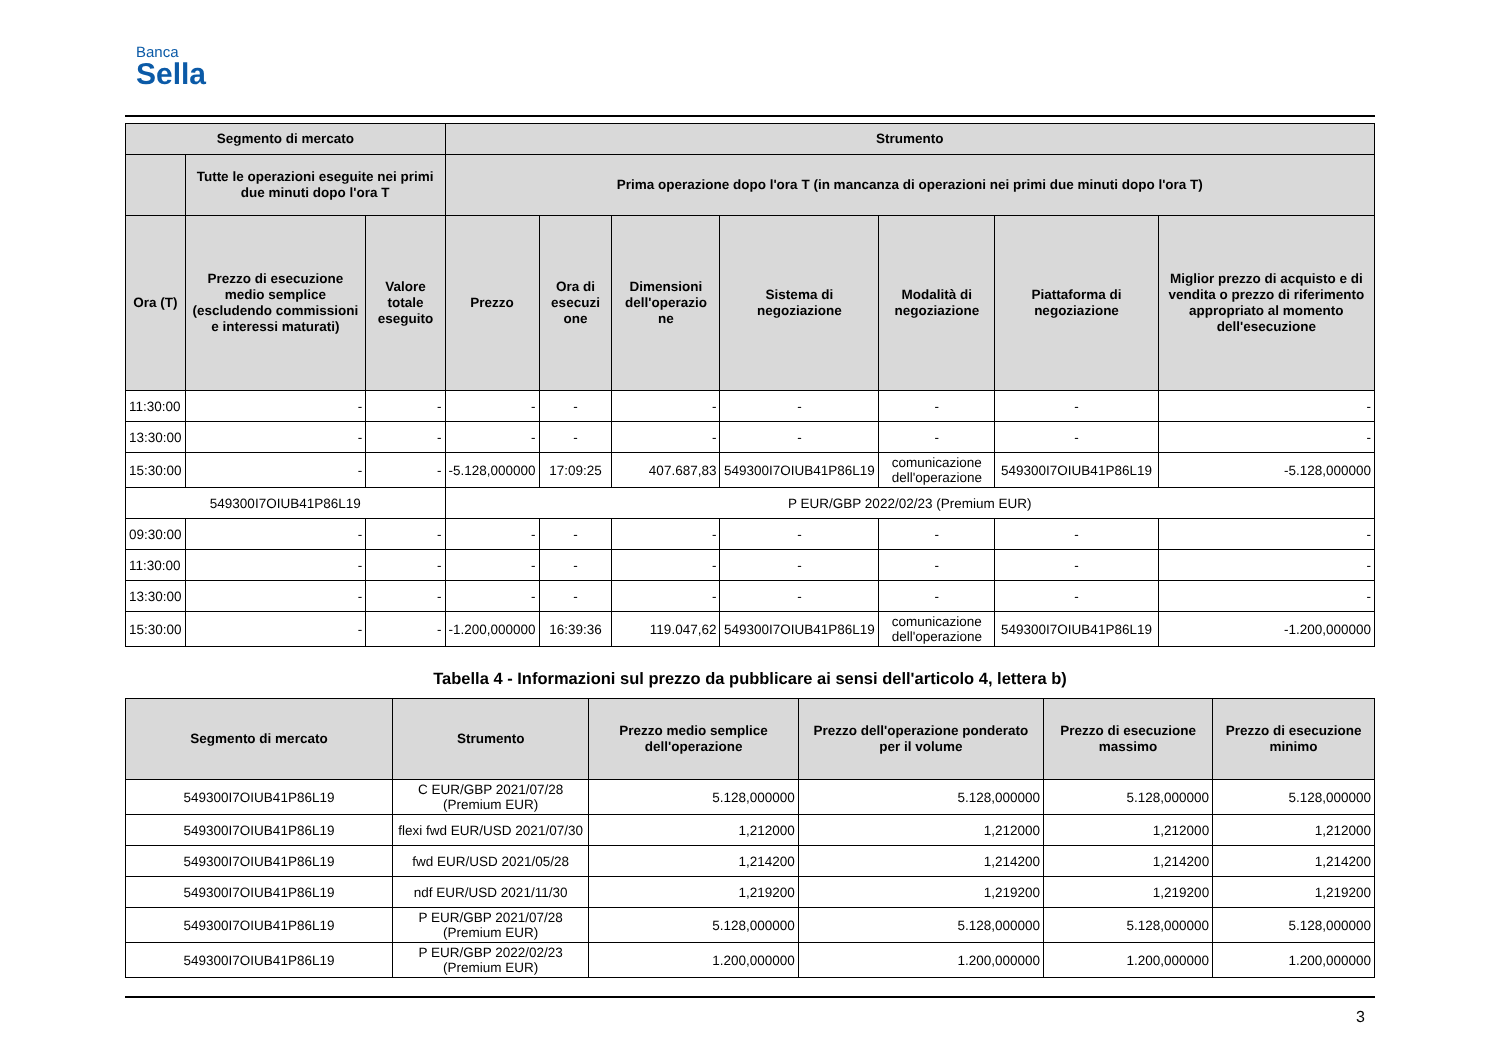Banca
Sella
| Segmento di mercato | | | Strumento | | | | | | |
| --- | --- | --- | --- | --- | --- | --- | --- | --- | --- |
| | Tutte le operazioni eseguite nei primi due minuti dopo l'ora T | | Prima operazione dopo l'ora T (in mancanza di operazioni nei primi due minuti dopo l'ora T) | | | | | | |
| Ora (T) | Prezzo di esecuzione medio semplice (escludendo commissioni e interessi maturati) | Valore totale eseguito | Prezzo | Ora di esecuzi one | Dimensioni dell'operazio ne | Sistema di negoziazione | Modalità di negoziazione | Piattaforma di negoziazione | Miglior prezzo di acquisto e di vendita o prezzo di riferimento appropriato al momento dell'esecuzione |
| 11:30:00 | - | - | - | - | - | - | - | - | - |
| 13:30:00 | - | - | - | - | - | - | - | - | - |
| 15:30:00 | - | - | -5.128,000000 | 17:09:25 | 407.687,83 | 549300I7OIUB41P86L19 | comunicazione dell'operazione | 549300I7OIUB41P86L19 | -5.128,000000 |
| 549300I7OIUB41P86L19 | | | P EUR/GBP 2022/02/23 (Premium EUR) | | | | | | |
| 09:30:00 | - | - | - | - | - | - | - | - | - |
| 11:30:00 | - | - | - | - | - | - | - | - | - |
| 13:30:00 | - | - | - | - | - | - | - | - | - |
| 15:30:00 | - | - | -1.200,000000 | 16:39:36 | 119.047,62 | 549300I7OIUB41P86L19 | comunicazione dell'operazione | 549300I7OIUB41P86L19 | -1.200,000000 |
Tabella 4 - Informazioni sul prezzo da pubblicare ai sensi dell'articolo 4, lettera b)
| Segmento di mercato | Strumento | Prezzo medio semplice dell'operazione | Prezzo dell'operazione ponderato per il volume | Prezzo di esecuzione massimo | Prezzo di esecuzione minimo |
| --- | --- | --- | --- | --- | --- |
| 549300I7OIUB41P86L19 | C EUR/GBP 2021/07/28 (Premium EUR) | 5.128,000000 | 5.128,000000 | 5.128,000000 | 5.128,000000 |
| 549300I7OIUB41P86L19 | flexi fwd EUR/USD 2021/07/30 | 1,212000 | 1,212000 | 1,212000 | 1,212000 |
| 549300I7OIUB41P86L19 | fwd EUR/USD 2021/05/28 | 1,214200 | 1,214200 | 1,214200 | 1,214200 |
| 549300I7OIUB41P86L19 | ndf EUR/USD 2021/11/30 | 1,219200 | 1,219200 | 1,219200 | 1,219200 |
| 549300I7OIUB41P86L19 | P EUR/GBP 2021/07/28 (Premium EUR) | 5.128,000000 | 5.128,000000 | 5.128,000000 | 5.128,000000 |
| 549300I7OIUB41P86L19 | P EUR/GBP 2022/02/23 (Premium EUR) | 1.200,000000 | 1.200,000000 | 1.200,000000 | 1.200,000000 |
3